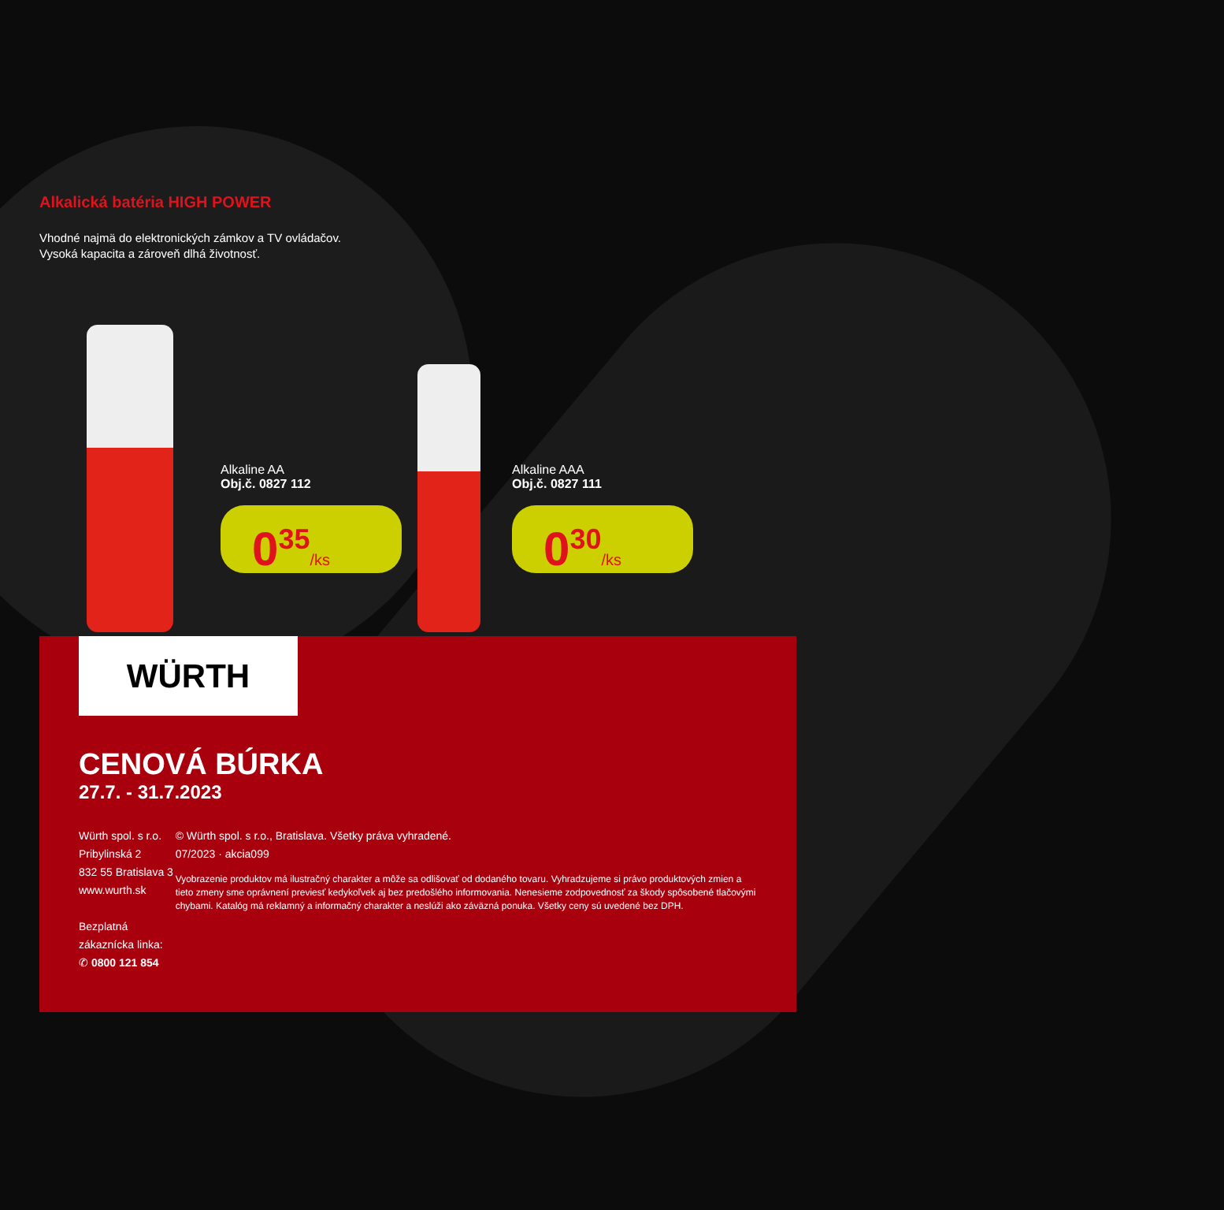Alkalická batéria HIGH POWER
Vhodné najmä do elektronických zámkov a TV ovládačov.
Vysoká kapacita a zároveň dlhá životnosť.
Alkaline AA
Obj.č. 0827 112
0<sup>35</sup>/ks
Alkaline AAA
Obj.č. 0827 111
0<sup>30</sup>/ks
WÜRTH
CENOVÁ BÚRKA
27.7. - 31.7.2023
Würth spol. s r.o.
Pribylinská 2
832 55 Bratislava 3
www.wurth.sk
Bezplatná zákaznícka linka:
✆ 0800 121 854
© Würth spol. s r.o., Bratislava. Všetky práva vyhradené.
07/2023 · akcia099
Vyobrazenie produktov má ilustračný charakter a môže sa odlišovať od dodaného tovaru. Vyhradzujeme si právo produktových zmien a tieto zmeny sme oprávnení previesť kedykoľvek aj bez predošlého informovania. Nenesieme zodpovednosť za škody spôsobené tlačovými chybami. Katalóg má reklamný a informačný charakter a neslúži ako záväzná ponuka. Všetky ceny sú uvedené bez DPH.